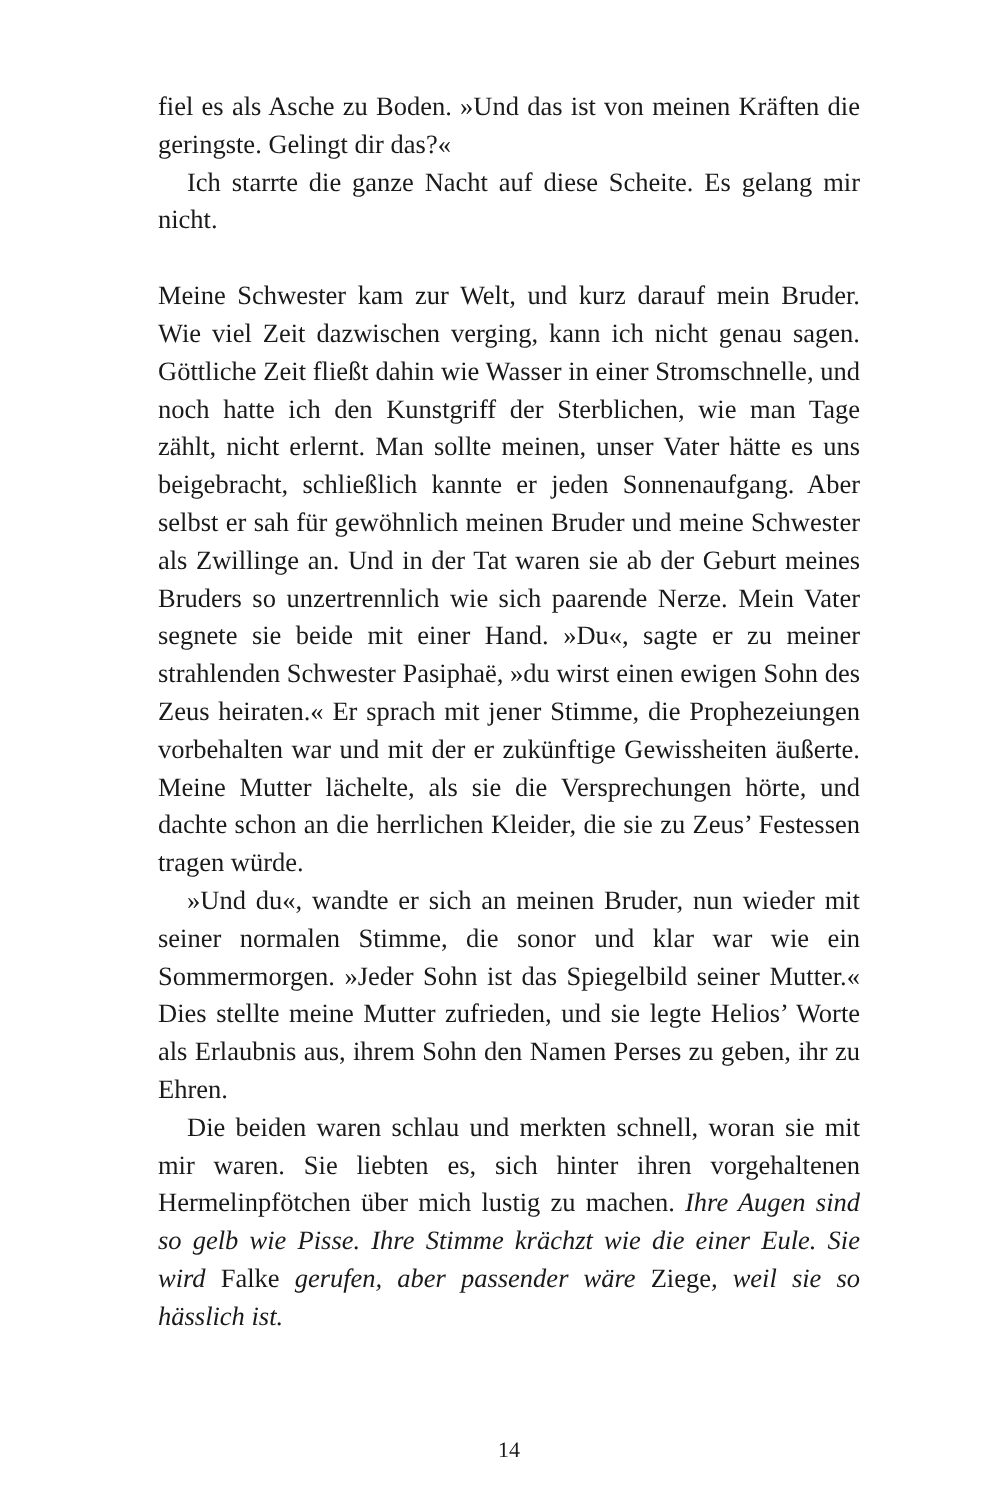fiel es als Asche zu Boden. »Und das ist von meinen Kräften die geringste. Gelingt dir das?«
Ich starrte die ganze Nacht auf diese Scheite. Es gelang mir nicht.
Meine Schwester kam zur Welt, und kurz darauf mein Bruder. Wie viel Zeit dazwischen verging, kann ich nicht genau sagen. Göttliche Zeit fließt dahin wie Wasser in einer Stromschnelle, und noch hatte ich den Kunstgriff der Sterblichen, wie man Tage zählt, nicht erlernt. Man sollte meinen, unser Vater hätte es uns beigebracht, schließlich kannte er jeden Sonnenaufgang. Aber selbst er sah für gewöhnlich meinen Bruder und meine Schwester als Zwillinge an. Und in der Tat waren sie ab der Geburt meines Bruders so unzertrennlich wie sich paarende Nerze. Mein Vater segnete sie beide mit einer Hand. »Du«, sagte er zu meiner strahlenden Schwester Pasiphaë, »du wirst einen ewigen Sohn des Zeus heiraten.« Er sprach mit jener Stimme, die Prophezeiungen vorbehalten war und mit der er zukünftige Gewissheiten äußerte. Meine Mutter lächelte, als sie die Versprechungen hörte, und dachte schon an die herrlichen Kleider, die sie zu Zeus’ Festessen tragen würde.
»Und du«, wandte er sich an meinen Bruder, nun wieder mit seiner normalen Stimme, die sonor und klar war wie ein Sommermorgen. »Jeder Sohn ist das Spiegelbild seiner Mutter.« Dies stellte meine Mutter zufrieden, und sie legte Helios’ Worte als Erlaubnis aus, ihrem Sohn den Namen Perses zu geben, ihr zu Ehren.
Die beiden waren schlau und merkten schnell, woran sie mit mir waren. Sie liebten es, sich hinter ihren vorgehaltenen Hermelinpfötchen über mich lustig zu machen. Ihre Augen sind so gelb wie Pisse. Ihre Stimme krächzt wie die einer Eule. Sie wird Falke gerufen, aber passender wäre Ziege, weil sie so hässlich ist.
14